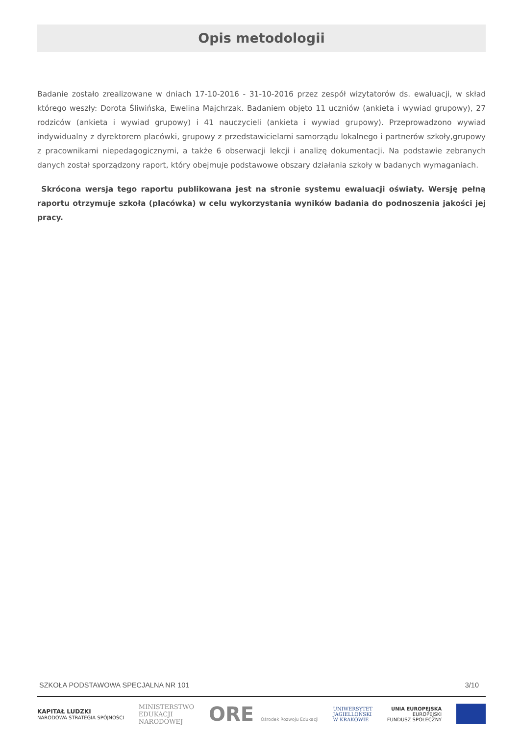Opis metodologii
Badanie zostało zrealizowane w dniach 17-10-2016 - 31-10-2016 przez zespół wizytatorów ds. ewaluacji, w skład którego weszły: Dorota Śliwińska, Ewelina Majchrzak. Badaniem objęto 11 uczniów (ankieta i wywiad grupowy), 27 rodziców (ankieta i wywiad grupowy) i 41 nauczycieli (ankieta i wywiad grupowy). Przeprowadzono wywiad indywidualny z dyrektorem placówki, grupowy z przedstawicielami samorządu lokalnego i partnerów szkoły,grupowy z pracownikami niepedagogicznymi, a także 6 obserwacji lekcji i analizę dokumentacji. Na podstawie zebranych danych został sporządzony raport, który obejmuje podstawowe obszary działania szkoły w badanych wymaganiach.
Skrócona wersja tego raportu publikowana jest na stronie systemu ewaluacji oświaty. Wersję pełną raportu otrzymuje szkoła (placówka) w celu wykorzystania wyników badania do podnoszenia jakości jej pracy.
SZKOŁA PODSTAWOWA SPECJALNA NR 101 3/10
KAPITAŁ LUDZKI
NARODOWA STRATEGIA SPÓJNOŚCI
MINISTERSTWO
EDUKACJI
NARODOWEJ
ORE Ośrodek Rozwoju Edukacji
UNIWERSYTET
JAGIELLOŃSKI
W KRAKOWIE
UNIA EUROPEJSKA
EUROPEJSKI
FUNDUSZ SPOŁECZNY